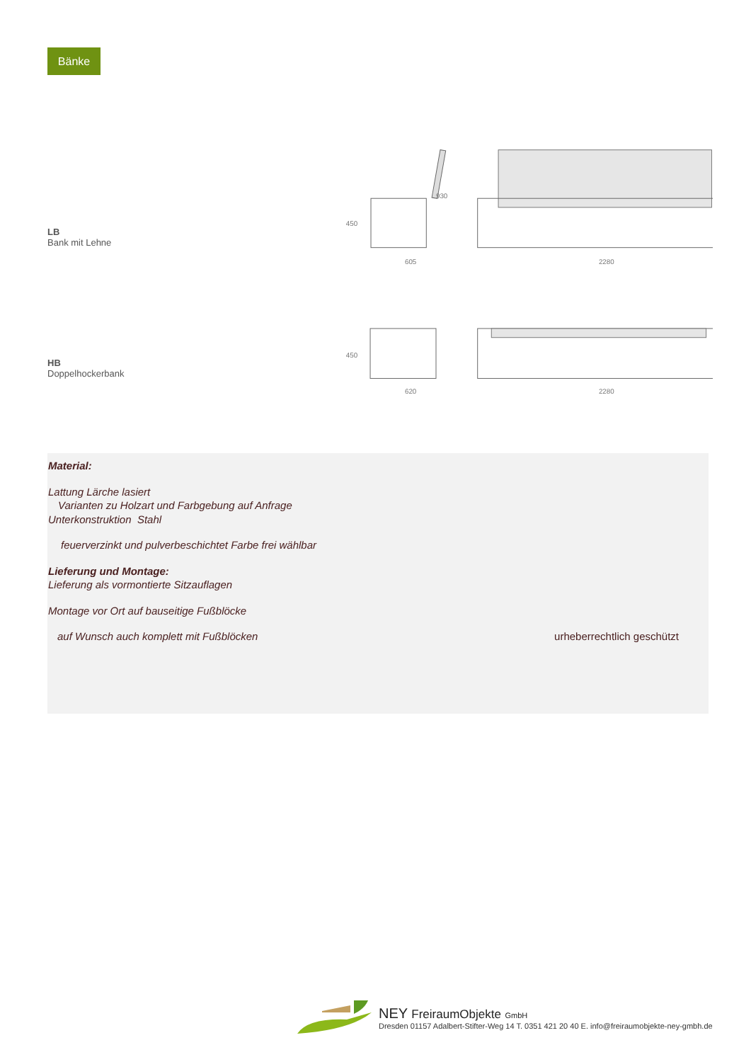Bänke
LB
Bank mit Lehne
605
2280
450
930
HB
Doppelhockerbank
620
2280
450
Material:
Lattung Lärche lasiert
Varianten zu Holzart und Farbgebung auf Anfrage
Unterkonstruktion Stahl
feuerverzinkt und pulverbeschichtet Farbe frei wählbar
Lieferung und Montage:
Lieferung als vormontierte Sitzauflagen
Montage vor Ort auf bauseitige Fußblöcke
auf Wunsch auch komplett mit Fußblöcken urheberrechtlich geschützt
NEY FreiraumObjekte GmbH
Dresden 01157 Adalbert-Stifter-Weg 14 T. 0351 421 20 40 E. info@freiraumobjekte-ney-gmbh.de